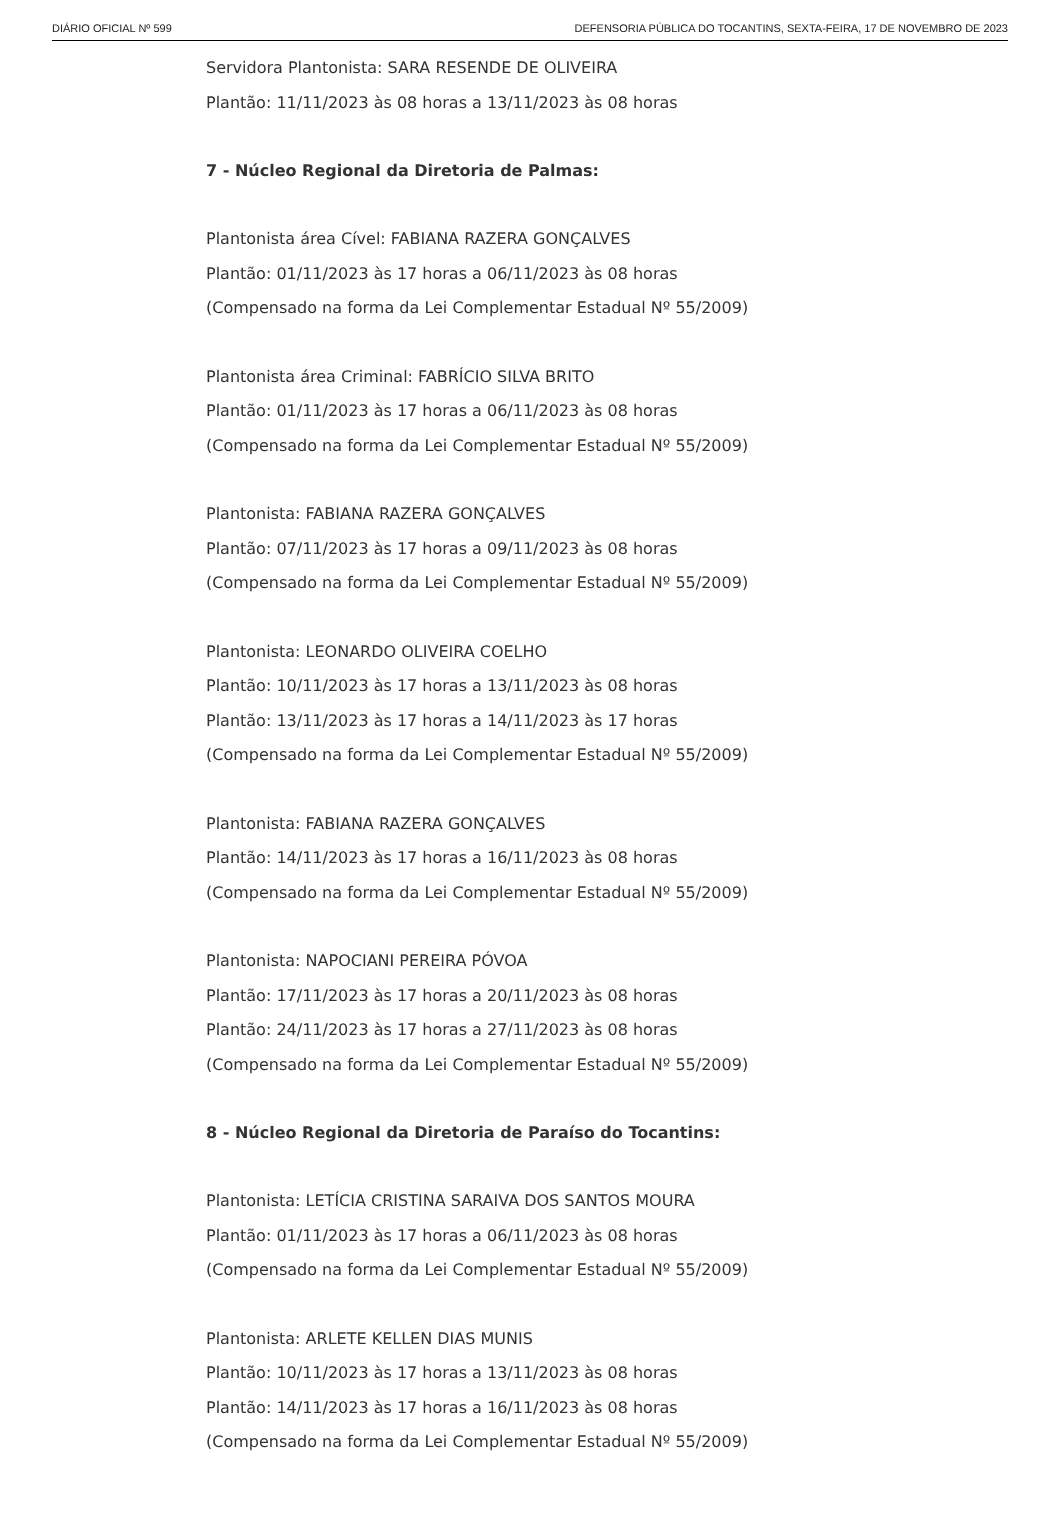DIÁRIO OFICIAL Nº 599 DEFENSORIA PÚBLICA DO TOCANTINS, SEXTA-FEIRA, 17 DE NOVEMBRO DE 2023
Servidora Plantonista: SARA RESENDE DE OLIVEIRA
Plantão: 11/11/2023 às 08 horas a 13/11/2023 às 08 horas
7 - Núcleo Regional da Diretoria de Palmas:
Plantonista área Cível: FABIANA RAZERA GONÇALVES
Plantão: 01/11/2023 às 17 horas a 06/11/2023 às 08 horas
(Compensado na forma da Lei Complementar Estadual Nº 55/2009)
Plantonista área Criminal: FABRÍCIO SILVA BRITO
Plantão: 01/11/2023 às 17 horas a 06/11/2023 às 08 horas
(Compensado na forma da Lei Complementar Estadual Nº 55/2009)
Plantonista: FABIANA RAZERA GONÇALVES
Plantão: 07/11/2023 às 17 horas a 09/11/2023 às 08 horas
(Compensado na forma da Lei Complementar Estadual Nº 55/2009)
Plantonista: LEONARDO OLIVEIRA COELHO
Plantão: 10/11/2023 às 17 horas a 13/11/2023 às 08 horas
Plantão: 13/11/2023 às 17 horas a 14/11/2023 às 17 horas
(Compensado na forma da Lei Complementar Estadual Nº 55/2009)
Plantonista: FABIANA RAZERA GONÇALVES
Plantão: 14/11/2023 às 17 horas a 16/11/2023 às 08 horas
(Compensado na forma da Lei Complementar Estadual Nº 55/2009)
Plantonista: NAPOCIANI PEREIRA PÓVOA
Plantão: 17/11/2023 às 17 horas a 20/11/2023 às 08 horas
Plantão: 24/11/2023 às 17 horas a 27/11/2023 às 08 horas
(Compensado na forma da Lei Complementar Estadual Nº 55/2009)
8 - Núcleo Regional da Diretoria de Paraíso do Tocantins:
Plantonista: LETÍCIA CRISTINA SARAIVA DOS SANTOS MOURA
Plantão: 01/11/2023 às 17 horas a 06/11/2023 às 08 horas
(Compensado na forma da Lei Complementar Estadual Nº 55/2009)
Plantonista: ARLETE KELLEN DIAS MUNIS
Plantão: 10/11/2023 às 17 horas a 13/11/2023 às 08 horas
Plantão: 14/11/2023 às 17 horas a 16/11/2023 às 08 horas
(Compensado na forma da Lei Complementar Estadual Nº 55/2009)